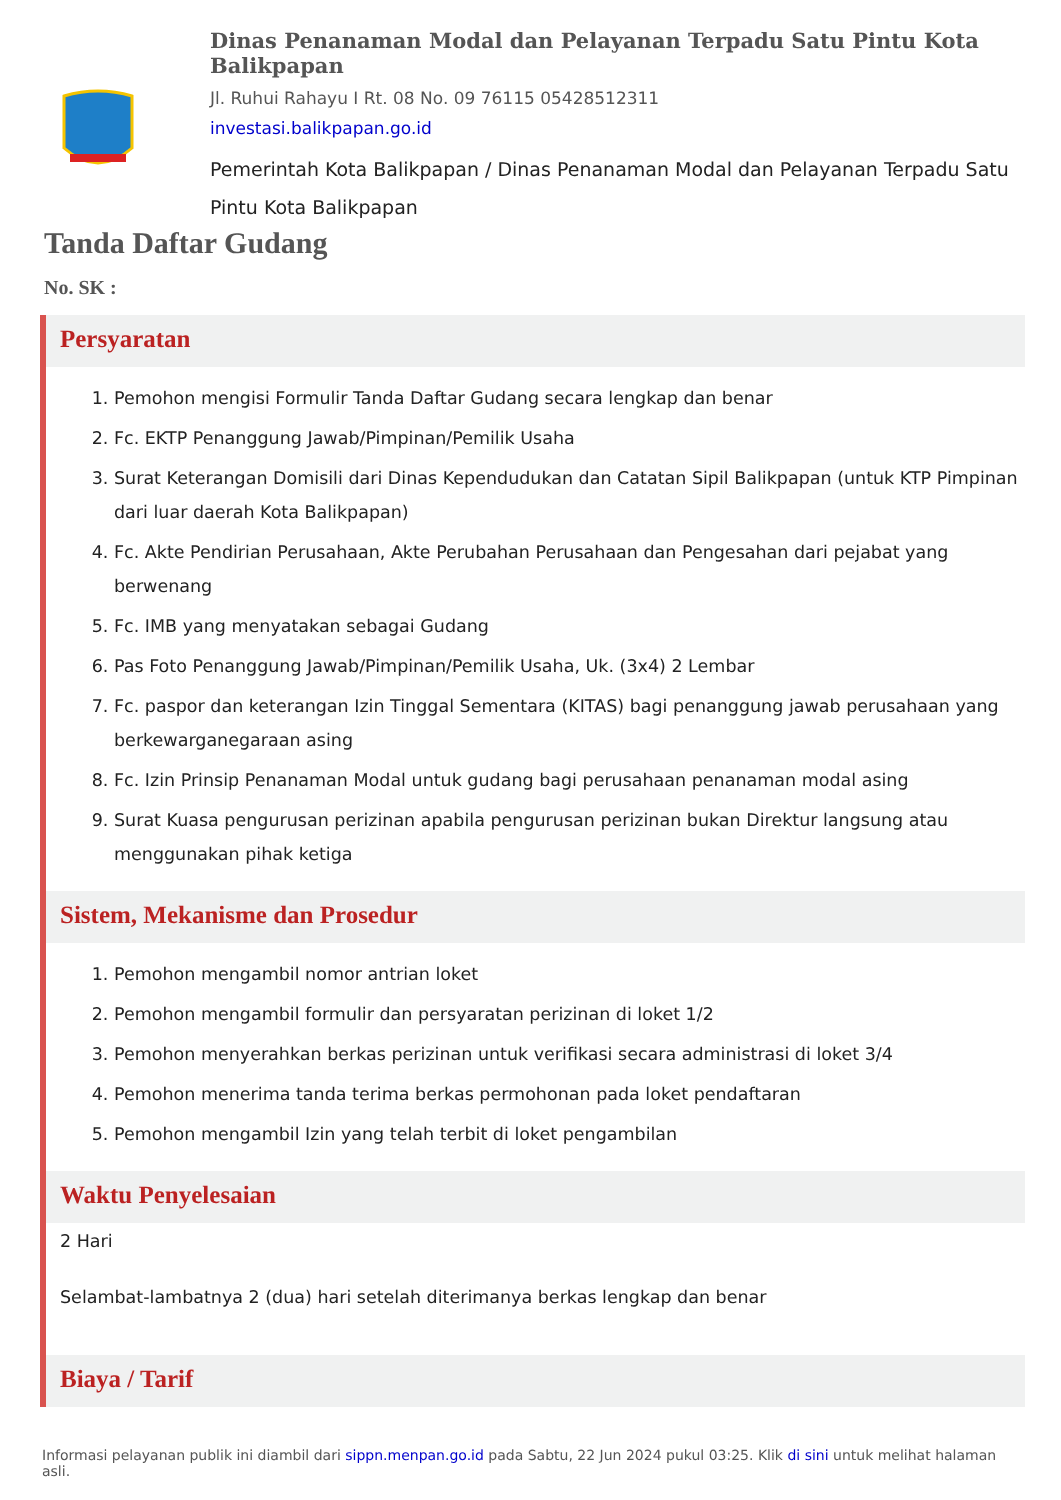Dinas Penanaman Modal dan Pelayanan Terpadu Satu Pintu Kota Balikpapan
Jl. Ruhui Rahayu I Rt. 08 No. 09 76115 05428512311
investasi.balikpapan.go.id
Pemerintah Kota Balikpapan / Dinas Penanaman Modal dan Pelayanan Terpadu Satu Pintu Kota Balikpapan
Tanda Daftar Gudang
No. SK :
Persyaratan
1. Pemohon mengisi Formulir Tanda Daftar Gudang secara lengkap dan benar
2. Fc. EKTP Penanggung Jawab/Pimpinan/Pemilik Usaha
3. Surat Keterangan Domisili dari Dinas Kependudukan dan Catatan Sipil Balikpapan (untuk KTP Pimpinan dari luar daerah Kota Balikpapan)
4. Fc. Akte Pendirian Perusahaan, Akte Perubahan Perusahaan dan Pengesahan dari pejabat yang berwenang
5. Fc. IMB yang menyatakan sebagai Gudang
6. Pas Foto Penanggung Jawab/Pimpinan/Pemilik Usaha, Uk. (3x4) 2 Lembar
7. Fc. paspor dan keterangan Izin Tinggal Sementara (KITAS) bagi penanggung jawab perusahaan yang berkewarganegaraan asing
8. Fc. Izin Prinsip Penanaman Modal untuk gudang bagi perusahaan penanaman modal asing
9. Surat Kuasa pengurusan perizinan apabila pengurusan perizinan bukan Direktur langsung atau menggunakan pihak ketiga
Sistem, Mekanisme dan Prosedur
1. Pemohon mengambil nomor antrian loket
2. Pemohon mengambil formulir dan persyaratan perizinan di loket 1/2
3. Pemohon menyerahkan berkas perizinan untuk verifikasi secara administrasi di loket 3/4
4. Pemohon menerima tanda terima berkas permohonan pada loket pendaftaran
5. Pemohon mengambil Izin yang telah terbit di loket pengambilan
Waktu Penyelesaian
2 Hari
Selambat-lambatnya 2 (dua) hari setelah diterimanya berkas lengkap dan benar
Biaya / Tarif
Informasi pelayanan publik ini diambil dari sippn.menpan.go.id pada Sabtu, 22 Jun 2024 pukul 03:25. Klik di sini untuk melihat halaman asli.